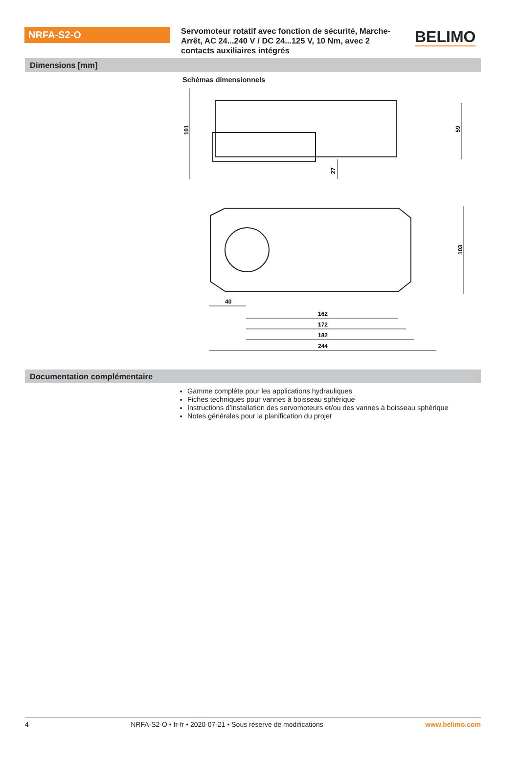NRFA-S2-O
Servomoteur rotatif avec fonction de sécurité, Marche-Arrêt, AC 24...240 V / DC 24...125 V, 10 Nm, avec 2 contacts auxiliaires intégrés
BELIMO
Dimensions [mm]
Schémas dimensionnels
101
59
27
103
40
162
172
182
244
Documentation complémentaire
Gamme complète pour les applications hydrauliques
Fiches techniques pour vannes à boisseau sphérique
Instructions d’installation des servomoteurs et/ou des vannes à boisseau sphérique
Notes générales pour la planification du projet
4 NRFA-S2-O • fr-fr • 2020-07-21 • Sous réserve de modifications www.belimo.com